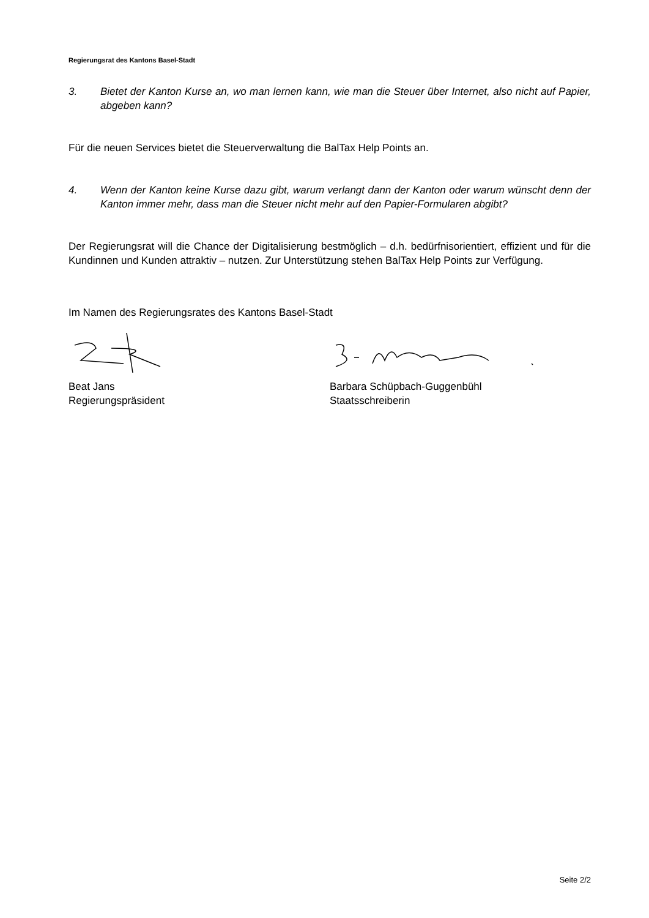Regierungsrat des Kantons Basel-Stadt
3. Bietet der Kanton Kurse an, wo man lernen kann, wie man die Steuer über Internet, also nicht auf Papier, abgeben kann?
Für die neuen Services bietet die Steuerverwaltung die BalTax Help Points an.
4. Wenn der Kanton keine Kurse dazu gibt, warum verlangt dann der Kanton oder warum wünscht denn der Kanton immer mehr, dass man die Steuer nicht mehr auf den Papier-Formularen abgibt?
Der Regierungsrat will die Chance der Digitalisierung bestmöglich – d.h. bedürfnisorientiert, effizient und für die Kundinnen und Kunden attraktiv – nutzen. Zur Unterstützung stehen BalTax Help Points zur Verfügung.
Im Namen des Regierungsrates des Kantons Basel-Stadt
Beat Jans
Regierungspräsident
Barbara Schüpbach-Guggenbühl
Staatsschreiberin
Seite 2/2